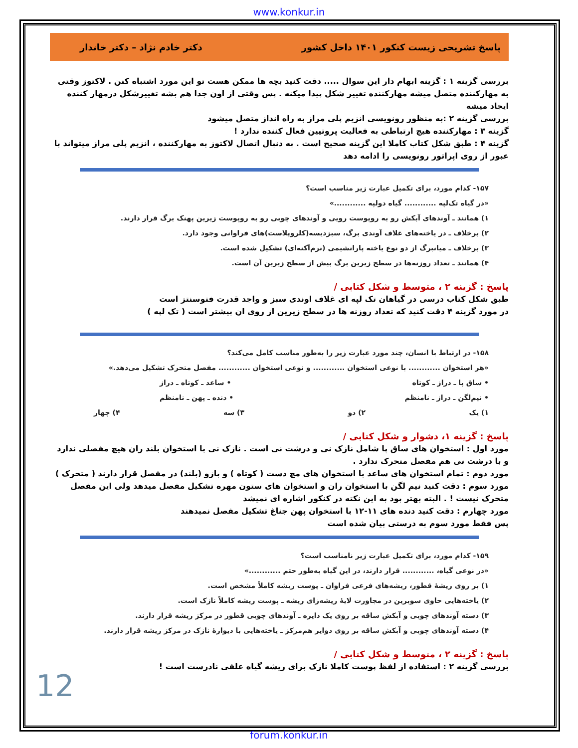www.konkur.in
پاسخ تشریحی زیست کنکور ۱۴۰۱ داخل کشور دکتر خادم نژاد – دکتر خاندار
بررسی گزینه ۱ : گزینه ابهام دار این سوال ..... دقت کنید بچه ها ممکن هست تو این مورد اشتباه کنن . لاکتوز وقتی به مهارکننده متصل میشه مهارکننده تغییر شکل پیدا میکنه . پس وقتی از اون جدا هم بشه تغییرشکل درمهار کننده ایجاد میشه
بررسی گزینه ۲ :به منظور رونویسی انزیم پلی مراز به راه انداز متصل میشود
گزینه ۳ : مهارکننده هیچ ارتباطی به فعالیت پروتیین فعال کننده ندارد !
گزینه ۴ : طبق شکل کتاب کاملا این گزینه صحیح است . به دنبال اتصال لاکتوز به مهارکننده ، انزیم پلی مراز میتواند با عبور از روی اپراتور رونویسی را ادامه دهد
۱۵۷- کدام مورد، برای تکمیل عبارت زیر مناسب است؟
«در گیاه تک‌لپه ............ گیاه دولپه ............»
۱) همانند ـ آوندهای آبکش رو به روپوست رویی و آوندهای چوبی رو به روپوست زیرین پهنک برگ قرار دارند.
۲) برخلاف ـ در یاخته‌های غلاف آوندی برگ، سبزدیسه(کلروپلاست)های فراوانی وجود دارد.
۳) برخلاف ـ میانبرگ از دو نوع یاخته پارانشیمی (نرم‌آکنه‌ای) تشکیل شده است.
۴) همانند ـ تعداد روزنه‌ها در سطح زیرین برگ بیش از سطح زیرین آن است.
پاسخ : گزینه ۲ ، متوسط و شکل کتابی /
طبق شکل کتاب درسی در گیاهان تک لپه ای غلاف اوندی سبز و واجد قدرت فتوسنتز است
در مورد گزینه ۴ دقت کنید که تعداد روزنه ها در سطح زیرین از روی ان بیشتر است ( تک لپه )
۱۵۸- در ارتباط با انسان، چند مورد عبارت زیر را به‌طور مناسب کامل می‌کند؟
«هر استخوان ............ با نوعی استخوان ............ و نوعی استخوان ............ مفصل متحرک تشکیل می‌دهد.»
• ساق پا ـ دراز ـ کوتاه • ساعد ـ کوتاه ـ دراز
• نیم‌لگن ـ دراز ـ نامنظم • دنده ـ پهن ـ نامنظم
۱) یک ۲) دو ۳) سه ۴) چهار
پاسخ : گزینه ۱، دشوار و شکل کتابی /
مورد اول : استخوان های ساق پا شامل نازک نی و درشت نی است . نازک نی با استخوان بلند ران هیچ مفصلی ندارد و با درشت نی هم مفصل متحرک ندارد .
مورد دوم : تمام استخوان های ساعد با استخوان های مچ دست ( کوتاه ) و بازو (بلند) در مفصل قرار دارند ( متحرک )
مورد سوم : دقت کنید نیم لگن با استخوان ران و استخوان های ستون مهره تشکیل مفصل میدهد ولی این مفصل متحرک نیست ! . البته بهتر بود به این نکته در کنکور اشاره ای نمیشد
مورد چهارم : دقت کنید دنده های ۱۱-۱۲ با استخوان پهن جناغ تشکیل مفصل نمیدهند
پس فقط مورد سوم به درستی بیان شده است
۱۵۹- کدام مورد، برای تکمیل عبارت زیر نامناسب است؟
«در نوعی گیاه، ............ قرار دارند، در این گیاه به‌طور حتم ............»
۱) بر روی ریشهٔ قطور، ریشه‌های فرعی فراوان ـ پوست ریشه کاملاً مشخص است.
۲) یاخته‌هایی حاوی سوبرین در مجاورت لایهٔ ریشه‌زای ریشه ـ پوست ریشه کاملاً نازک است.
۳) دسته آوندهای چوبی و آبکش ساقه بر روی یک دایره ـ آوندهای چوبی قطور در مرکز ریشه قرار دارند.
۴) دسته آوندهای چوبی و آبکش ساقه بر روی دوایر هم‌مرکز ـ یاخته‌هایی با دیوارهٔ نازک در مرکز ریشه قرار دارند.
پاسخ : گزینه ۲ ، متوسط و شکل کتابی /
بررسی گزینه ۲ : استفاده از لفظ پوست کاملا نازک برای ریشه گیاه علفی نادرست است !
12
forum.konkur.in